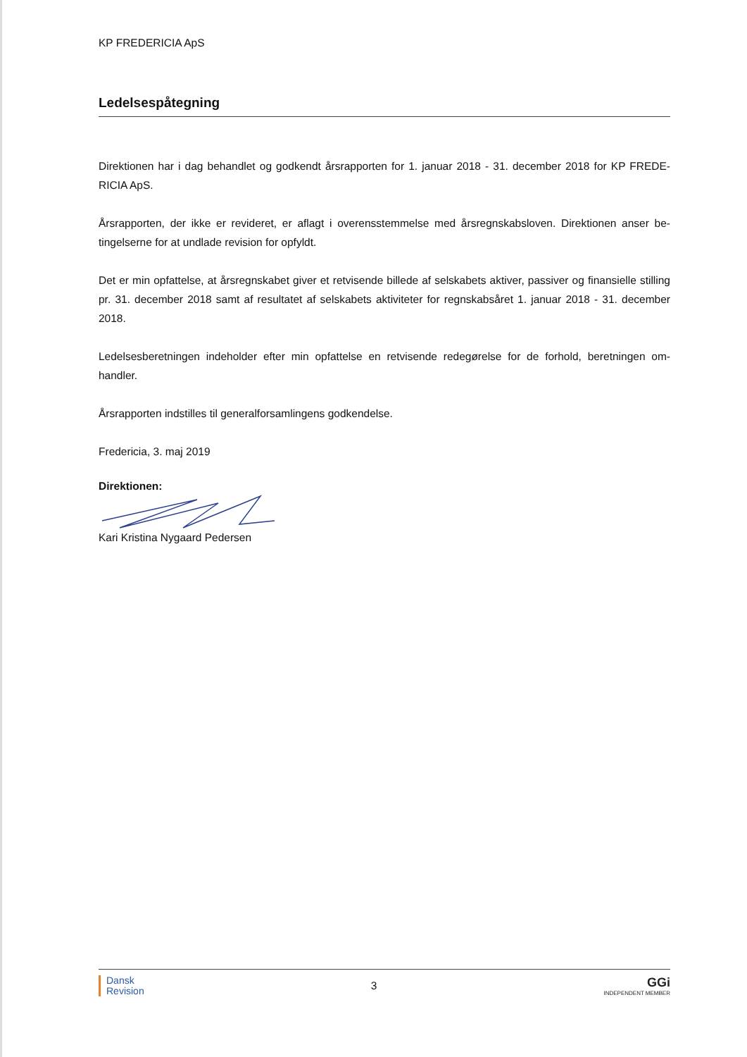KP FREDERICIA ApS
Ledelsespåtegning
Direktionen har i dag behandlet og godkendt årsrapporten for 1. januar 2018 - 31. december 2018 for KP FREDE-RICIA ApS.
Årsrapporten, der ikke er revideret, er aflagt i overensstemmelse med årsregnskabsloven. Direktionen anser be-tingelserne for at undlade revision for opfyldt.
Det er min opfattelse, at årsregnskabet giver et retvisende billede af selskabets aktiver, passiver og finansielle stilling pr. 31. december 2018 samt af resultatet af selskabets aktiviteter for regnskabsåret 1. januar 2018 - 31. december 2018.
Ledelsesberetningen indeholder efter min opfattelse en retvisende redegørelse for de forhold, beretningen om-handler.
Årsrapporten indstilles til generalforsamlingens godkendelse.
Fredericia, 3. maj 2019
Direktionen:
Kari Kristina Nygaard Pedersen
Dansk
Revision
3
GGi
INDEPENDENT MEMBER